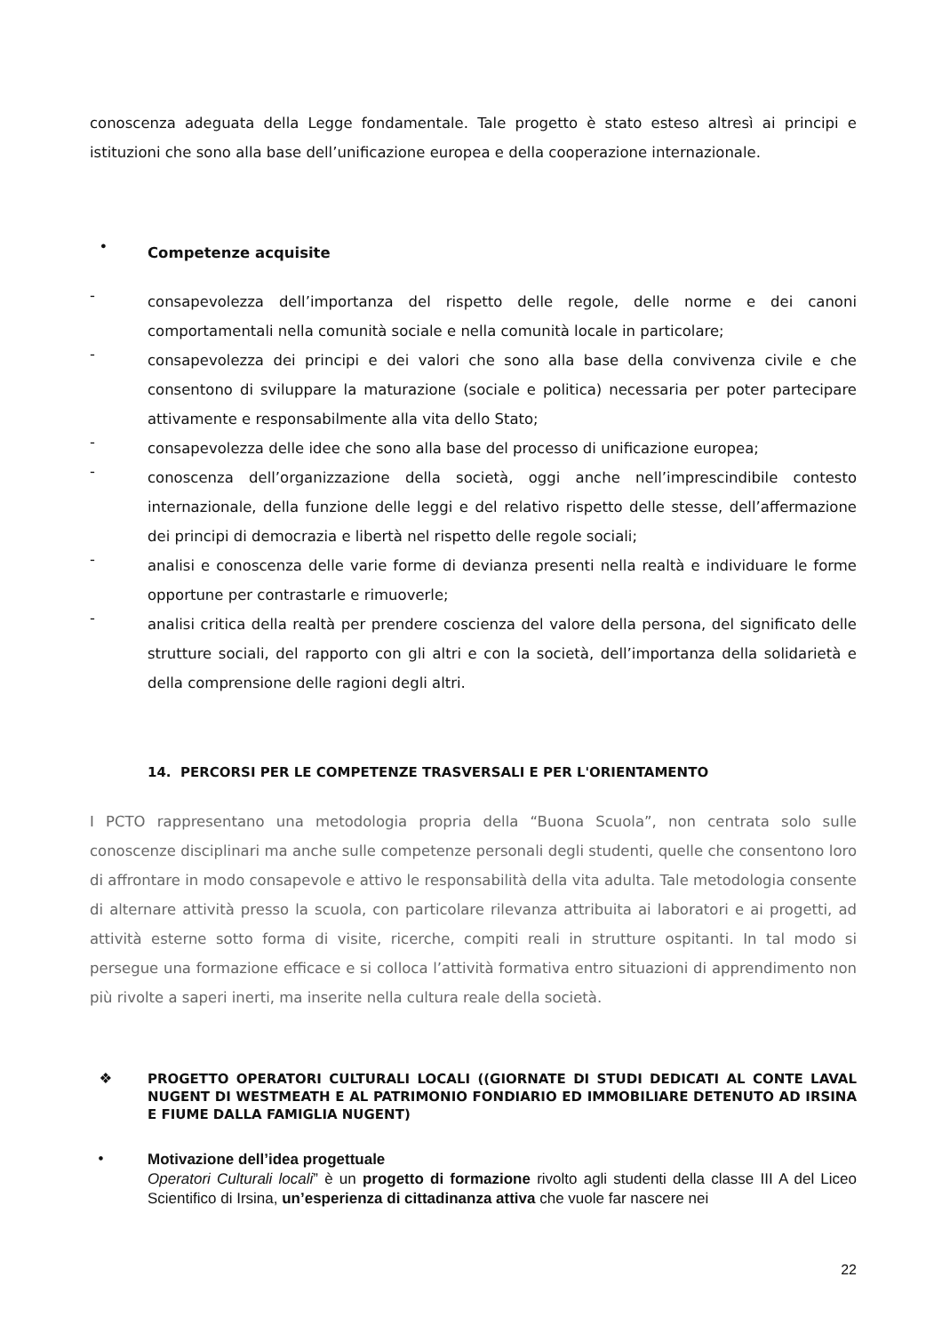conoscenza adeguata della Legge fondamentale. Tale progetto è stato esteso altresì ai principi e istituzioni che sono alla base dell’unificazione europea e della cooperazione internazionale.
• Competenze acquisite
- consapevolezza dell’importanza del rispetto delle regole, delle norme e dei canoni comportamentali nella comunità sociale e nella comunità locale in particolare;
- consapevolezza dei principi e dei valori che sono alla base della convivenza civile e che consentono di sviluppare la maturazione (sociale e politica) necessaria per poter partecipare attivamente e responsabilmente alla vita dello Stato;
- consapevolezza delle idee che sono alla base del processo di unificazione europea;
- conoscenza dell’organizzazione della società, oggi anche nell’imprescindibile contesto internazionale, della funzione delle leggi e del relativo rispetto delle stesse, dell’affermazione dei principi di democrazia e libertà nel rispetto delle regole sociali;
- analisi e conoscenza delle varie forme di devianza presenti nella realtà e individuare le forme opportune per contrastarle e rimuoverle;
- analisi critica della realtà per prendere coscienza del valore della persona, del significato delle strutture sociali, del rapporto con gli altri e con la società, dell’importanza della solidarietà e della comprensione delle ragioni degli altri.
14. PERCORSI PER LE COMPETENZE TRASVERSALI E PER L'ORIENTAMENTO
I PCTO rappresentano una metodologia propria della “Buona Scuola”, non centrata solo sulle conoscenze disciplinari ma anche sulle competenze personali degli studenti, quelle che consentono loro di affrontare in modo consapevole e attivo le responsabilità della vita adulta. Tale metodologia consente di alternare attività presso la scuola, con particolare rilevanza attribuita ai laboratori e ai progetti, ad attività esterne sotto forma di visite, ricerche, compiti reali in strutture ospitanti. In tal modo si persegue una formazione efficace e si colloca l’attività formativa entro situazioni di apprendimento non più rivolte a saperi inerti, ma inserite nella cultura reale della società.
❖ PROGETTO OPERATORI CULTURALI LOCALI ((GIORNATE DI STUDI DEDICATI AL CONTE LAVAL NUGENT DI WESTMEATH E AL PATRIMONIO FONDIARIO ED IMMOBILIARE DETENUTO AD IRSINA E FIUME DALLA FAMIGLIA NUGENT)
• Motivazione dell’idea progettuale
Operatori Culturali locali” è un progetto di formazione rivolto agli studenti della classe III A del Liceo Scientifico di Irsina, un’esperienza di cittadinanza attiva che vuole far nascere nei
22